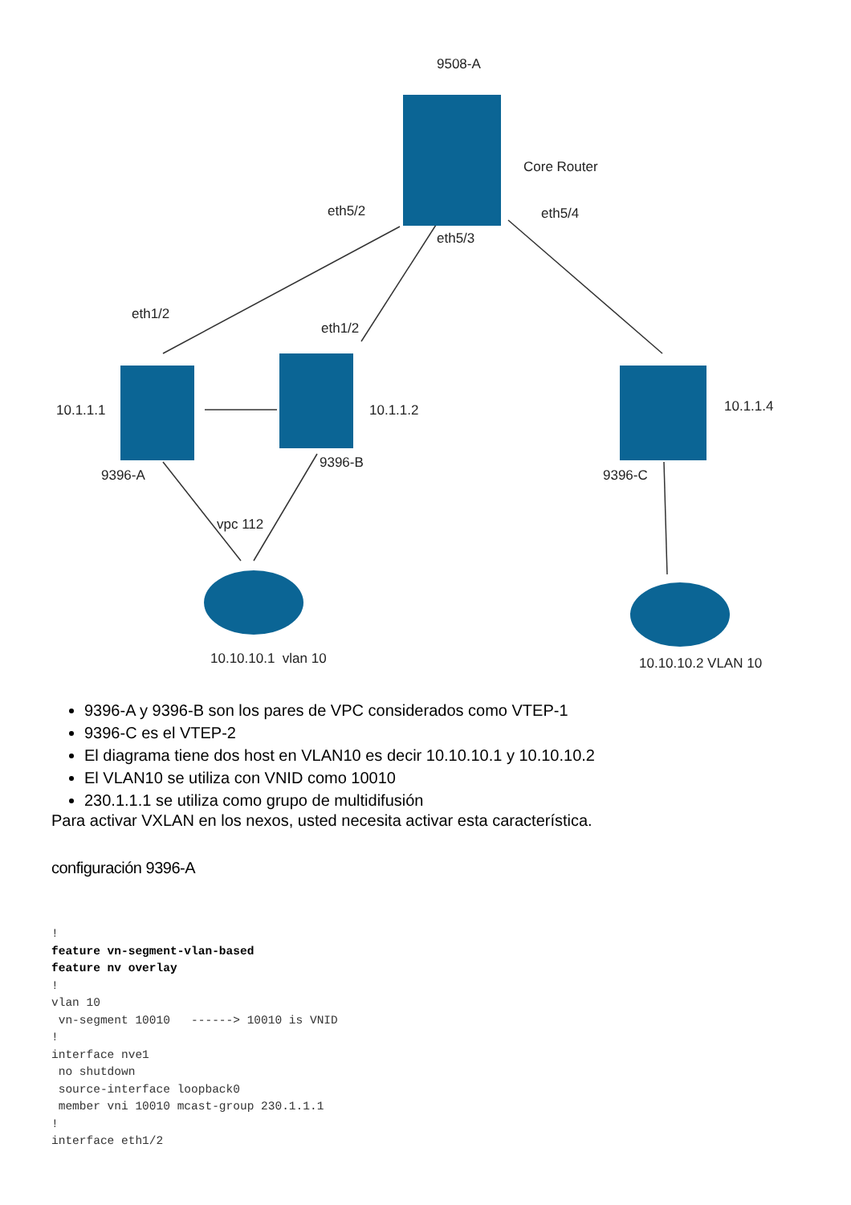9508-A
Core Router
eth5/2
eth5/3
eth5/4
eth1/2
eth1/2
10.1.1.1 10.1.1.2 10.1.1.4
9396-A
9396-B
9396-C
vpc 112
10.10.10.1 vlan 10 10.10.10.2 VLAN 10
9396-A y 9396-B son los pares de VPC considerados como VTEP-1
9396-C es el VTEP-2
El diagrama tiene dos host en VLAN10 es decir 10.10.10.1 y 10.10.10.2
El VLAN10 se utiliza con VNID como 10010
230.1.1.1 se utiliza como grupo de multidifusión
Para activar VXLAN en los nexos, usted necesita activar esta característica.
configuración 9396-A
!
feature vn-segment-vlan-based
feature nv overlay
!
vlan 10
 vn-segment 10010   ------> 10010 is VNID
!
interface nve1
 no shutdown
 source-interface loopback0
 member vni 10010 mcast-group 230.1.1.1
!
interface eth1/2